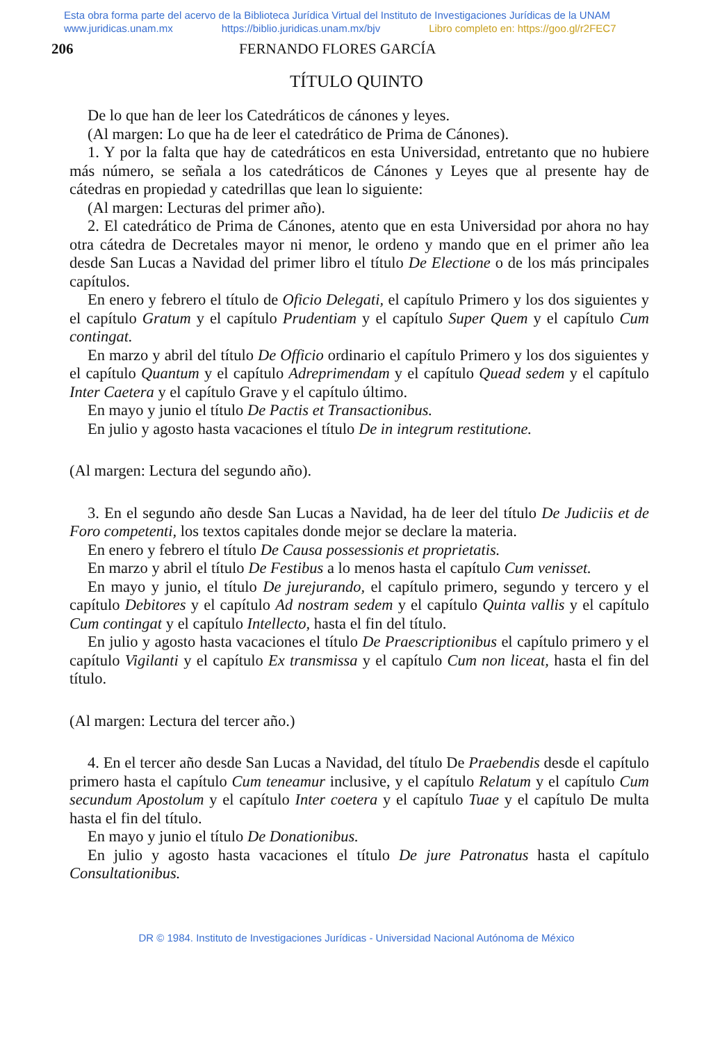Esta obra forma parte del acervo de la Biblioteca Jurídica Virtual del Instituto de Investigaciones Jurídicas de la UNAM
www.juridicas.unam.mx https://biblio.juridicas.unam.mx/bjv Libro completo en: https://goo.gl/r2FEC7
206 FERNANDO FLORES GARCÍA
TÍTULO QUINTO
De lo que han de leer los Catedráticos de cánones y leyes.
(Al margen: Lo que ha de leer el catedrático de Prima de Cánones).
1. Y por la falta que hay de catedráticos en esta Universidad, entretanto que no hubiere más número, se señala a los catedráticos de Cánones y Leyes que al presente hay de cátedras en propiedad y catedrillas que lean lo siguiente:
(Al margen: Lecturas del primer año).
2. El catedrático de Prima de Cánones, atento que en esta Universidad por ahora no hay otra cátedra de Decretales mayor ni menor, le ordeno y mando que en el primer año lea desde San Lucas a Navidad del primer libro el título De Electione o de los más principales capítulos.
En enero y febrero el título de Oficio Delegati, el capítulo Primero y los dos siguientes y el capítulo Gratum y el capítulo Prudentiam y el capítulo Super Quem y el capítulo Cum contingat.
En marzo y abril del título De Officio ordinario el capítulo Primero y los dos siguientes y el capítulo Quantum y el capítulo Adreprimendam y el capítulo Quead sedem y el capítulo Inter Caetera y el capítulo Grave y el capítulo último.
En mayo y junio el título De Pactis et Transactionibus.
En julio y agosto hasta vacaciones el título De in integrum restitutione.
(Al margen: Lectura del segundo año).
3. En el segundo año desde San Lucas a Navidad, ha de leer del título De Judiciis et de Foro competenti, los textos capitales donde mejor se declare la materia.
En enero y febrero el título De Causa possessionis et proprietatis.
En marzo y abril el título De Festibus a lo menos hasta el capítulo Cum venisset.
En mayo y junio, el título De jurejurando, el capítulo primero, segundo y tercero y el capítulo Debitores y el capítulo Ad nostram sedem y el capítulo Quinta vallis y el capítulo Cum contingat y el capítulo Intellecto, hasta el fin del título.
En julio y agosto hasta vacaciones el título De Praescriptionibus el capítulo primero y el capítulo Vigilanti y el capítulo Ex transmissa y el capítulo Cum non liceat, hasta el fin del título.
(Al margen: Lectura del tercer año.)
4. En el tercer año desde San Lucas a Navidad, del título De Praebendis desde el capítulo primero hasta el capítulo Cum teneamur inclusive, y el capítulo Relatum y el capítulo Cum secundum Apostolum y el capítulo Inter coetera y el capítulo Tuae y el capítulo De multa hasta el fin del título.
En mayo y junio el título De Donationibus.
En julio y agosto hasta vacaciones el título De jure Patronatus hasta el capítulo Consultationibus.
DR © 1984. Instituto de Investigaciones Jurídicas - Universidad Nacional Autónoma de México